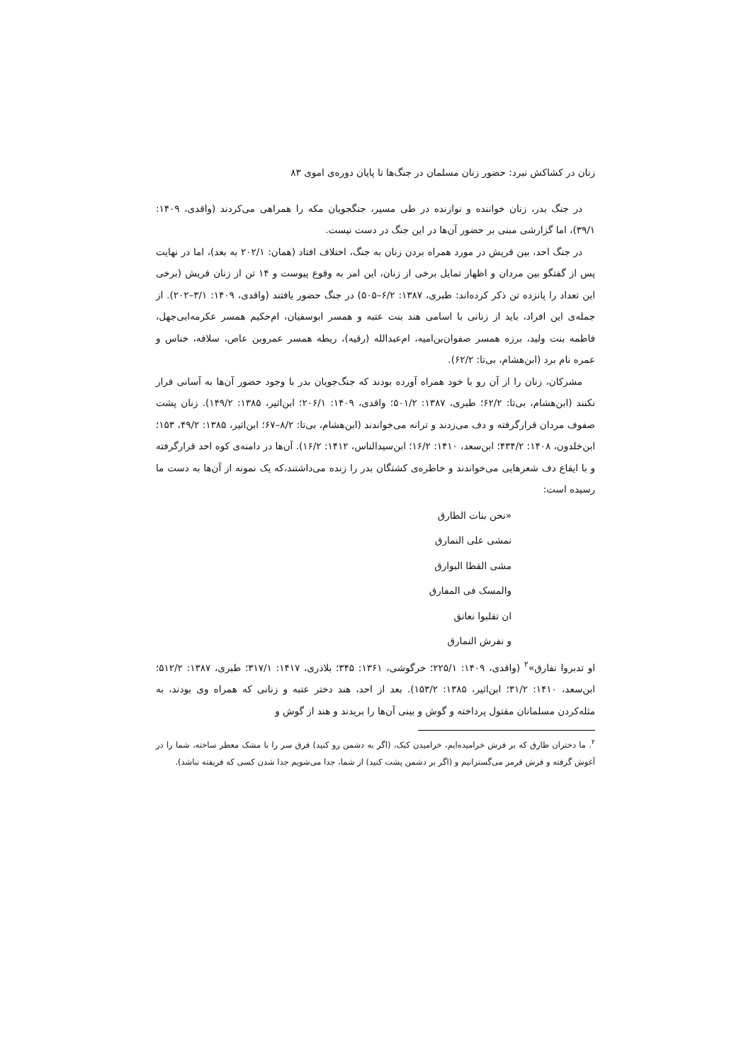زنان در کشاکش نبرد: حضور زنان مسلمان در جنگ‌ها تا پایان دوره‌ی اموی ۸۳
در جنگ بدر، زنان خواننده و نوازنده در طی مسیر، جنگجویان مکه را همراهی می‌کردند (واقدی، ۱۴۰۹: ۳۹/۱)، اما گزارشی مبنی بر حضور آن‌ها در این جنگ در دست نیست.
در جنگ احد، بین قریش در مورد همراه بردن زنان به جنگ، اختلاف افتاد (همان: ۲۰۲/۱ به بعد)، اما در نهایت پس از گفتگو بین مردان و اظهار تمایل برخی از زنان، این امر به وقوع پیوست و ۱۴ تن از زنان قریش (برخی این تعداد را پانزده تن ذکر کرده‌اند: طبری، ۱۳۸۷: ۶/۲–۵۰۵) در جنگ حضور یافتند (واقدی، ۱۴۰۹: ۳/۱–۲۰۲). از جمله‌ی این افراد، باید از زنانی با اسامی هند بنت عتبه و همسر ابوسفیان، ام‌حکیم همسر عکرمه‌ابی‌جهل، فاطمه بنت ولید، برزه همسر صفوان‌بن‌امیه، ام‌عبدالله (رقیه)، ریطه همسر عمروبن عاص، سلافه، خناس و عمره نام برد (ابن‌هشام، بی‌تا: ۶۲/۲).
مشرکان، زنان را از آن رو با خود همراه آورده بودند که جنگ‌جویان بدر با وجود حضور آن‌ها به آسانی فرار نکنند (ابن‌هشام، بی‌تا: ۶۲/۲؛ طبری، ۱۳۸۷: ۵۰۱/۲؛ واقدی، ۱۴۰۹: ۲۰۶/۱؛ ابن‌اثیر، ۱۳۸۵: ۱۴۹/۲). زنان پشت صفوف مردان قرارگرفته و دف می‌زدند و ترانه می‌خواندند (ابن‌هشام، بی‌تا: ۸/۲–۶۷؛ ابن‌اثیر، ۱۳۸۵: ۴۹/۲، ۱۵۳؛ ابن‌خلدون، ۱۴۰۸: ۴۳۴/۲؛ ابن‌سعد، ۱۴۱۰: ۱۶/۲؛ ابن‌سیدالناس، ۱۴۱۲: ۱۶/۲). آن‌ها در دامنه‌ی کوه احد قرارگرفته و با ایقاع دف شعرهایی می‌خواندند و خاطره‌ی کشتگان بدر را زنده می‌داشتند،که یک نمونه از آن‌ها به دست ما رسیده است:
«نحن بنات الطارق
نمشی علی النمارق
مشی القطا البوارق
والمسک فی المفارق
ان تقلبوا نعانق
و نفرش النمارق
او تدبروا نفارق»<sup>۲</sup> (واقدی، ۱۴۰۹: ۲۲۵/۱؛ خرگوشی، ۱۳۶۱: ۳۴۵؛ بلاذری، ۱۴۱۷: ۳۱۷/۱؛ طبری، ۱۳۸۷: ۵۱۲/۲؛ابن‌سعد، ۱۴۱۰: ۳۱/۲؛ ابن‌اثیر، ۱۳۸۵: ۱۵۳/۲). بعد از احد، هند دختر عتبه و زنانی که همراه وی بودند، به مثله‌کردن مسلمانان مقتول پرداخته و گوش و بینی آن‌ها را بریدند و هند از گوش و
<sup>۲</sup>. ما دختران طارق که بر فرش خرامیده‌ایم، خرامیدن کبک، (اگر به دشمن رو کنید) فرق سر را با مشک معطر ساخته، شما را در آغوش گرفته و فرش قرمز می‌گسترانیم و (اگر بر دشمن پشت کنید) از شما، جدا می‌شویم جدا شدن کسی که فریفته نباشد).